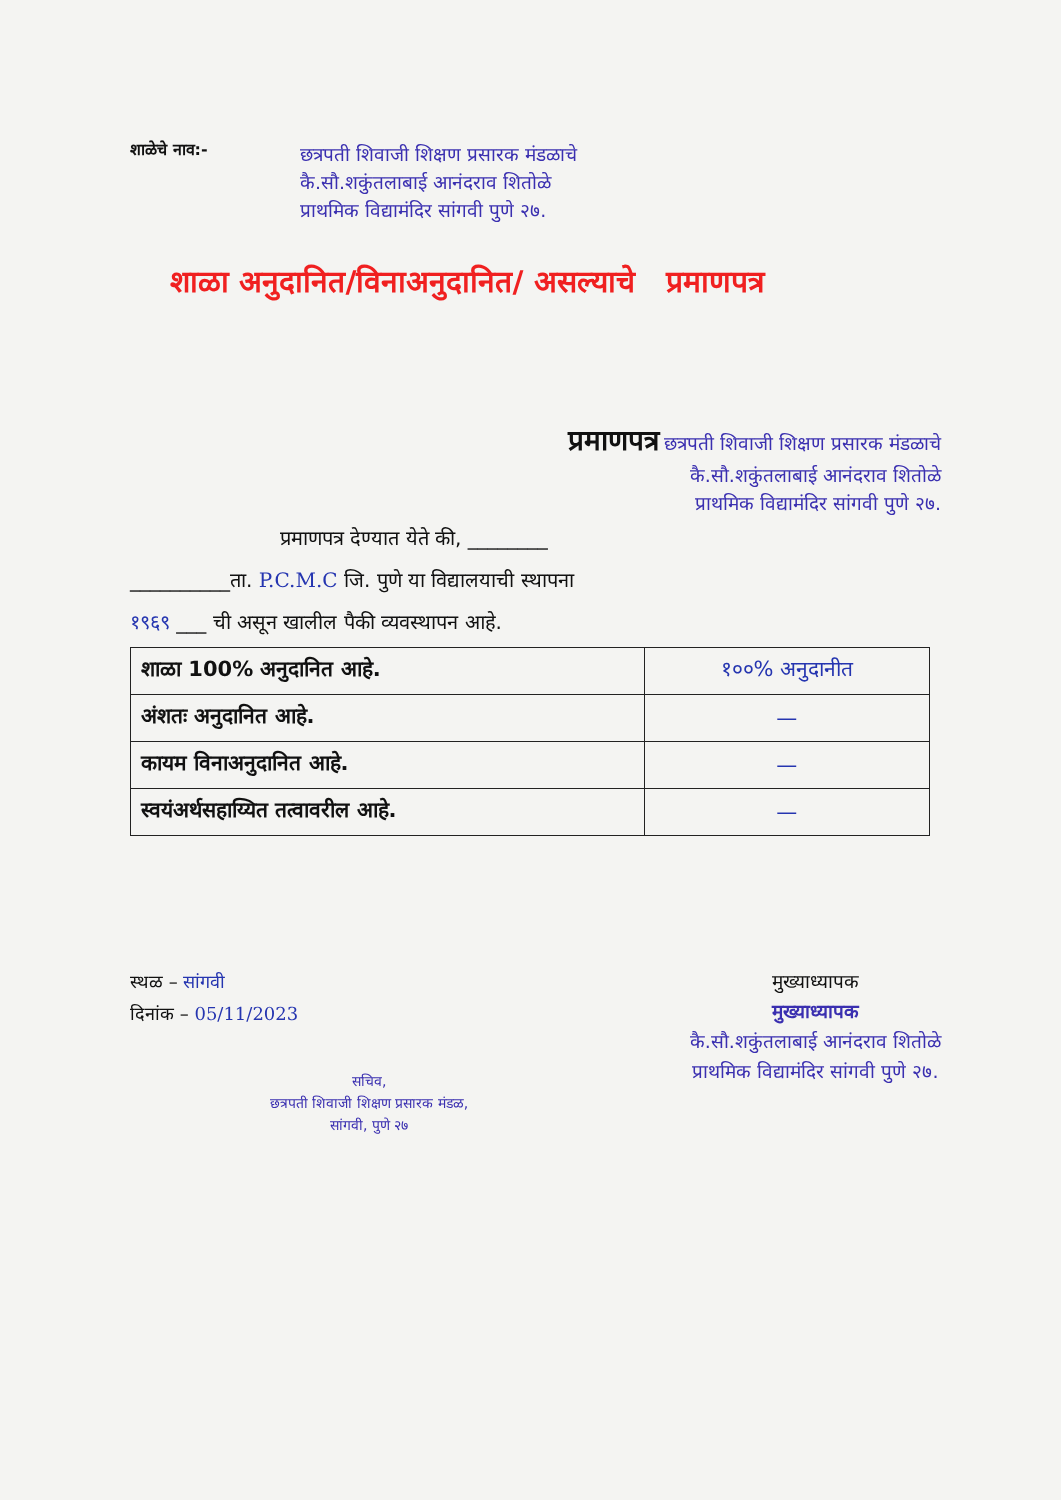शाळेचे नाव:-
छत्रपती शिवाजी शिक्षण प्रसारक मंडळाचे
कै.सौ.शकुंतलाबाई आनंदराव शितोळे
प्राथमिक विद्यामंदिर सांगवी पुणे २७.
शाळा अनुदानित/विनाअनुदानित/ असल्याचे प्रमाणपत्र
प्रमाणपत्र छत्रपती शिवाजी शिक्षण प्रसारक मंडळाचे
कै.सौ.शकुंतलाबाई आनंदराव शितोळे
प्राथमिक विद्यामंदिर सांगवी पुणे २७.
प्रमाणपत्र देण्यात येते की, ________
__________ता. P.C.M.C जि. पुणे या विद्यालयाची स्थापना
१९६९ ___ ची असून खालील पैकी व्यवस्थापन आहे.
| शाळा 100% अनुदानित आहे. | १००% अनुदानीत |
| अंशतः अनुदानित आहे. | — |
| कायम विनाअनुदानित आहे. | — |
| स्वयंअर्थसहाय्यित तत्वावरील आहे. | — |
स्थळ – सांगवी
दिनांक – 05/11/2023
सचिव,
छत्रपती शिवाजी शिक्षण प्रसारक मंडळ,
सांगवी, पुणे २७
मुख्याध्यापक
मुख्याध्यापक
कै.सौ.शकुंतलाबाई आनंदराव शितोळे
प्राथमिक विद्यामंदिर सांगवी पुणे २७.